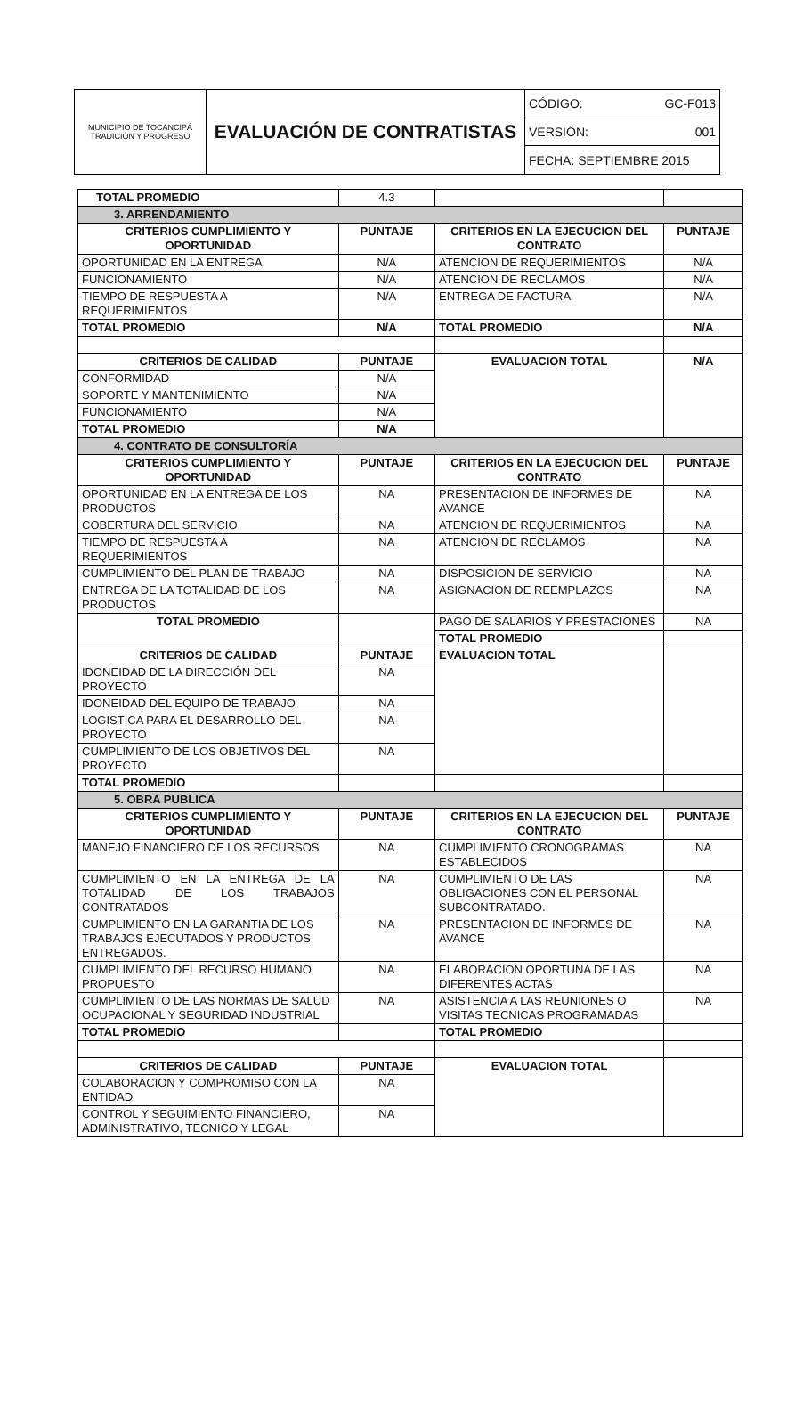| MUNICIPIO DE TOCANCIPÁ TRADICIÓN Y PROGRESO | EVALUACIÓN DE CONTRATISTAS | CÓDIGO: GC-F013 |
| | | VERSIÓN: 001 |
| | | FECHA: SEPTIEMBRE 2015 |
| TOTAL PROMEDIO | 4.3 | | |
| 3. ARRENDAMIENTO | | | |
| CRITERIOS CUMPLIMIENTO Y OPORTUNIDAD | PUNTAJE | CRITERIOS EN LA EJECUCION DEL CONTRATO | PUNTAJE |
| OPORTUNIDAD EN LA ENTREGA | N/A | ATENCION DE REQUERIMIENTOS | N/A |
| FUNCIONAMIENTO | N/A | ATENCION DE RECLAMOS | N/A |
| TIEMPO DE RESPUESTA A REQUERIMIENTOS | N/A | ENTREGA DE FACTURA | N/A |
| TOTAL PROMEDIO | N/A | TOTAL PROMEDIO | N/A |
| CRITERIOS DE CALIDAD | PUNTAJE | EVALUACION TOTAL | N/A |
| CONFORMIDAD | N/A | | |
| SOPORTE Y MANTENIMIENTO | N/A | | |
| FUNCIONAMIENTO | N/A | | |
| TOTAL PROMEDIO | N/A | | |
| 4. CONTRATO DE CONSULTORÍA | | | |
| CRITERIOS CUMPLIMIENTO Y OPORTUNIDAD | PUNTAJE | CRITERIOS EN LA EJECUCION DEL CONTRATO | PUNTAJE |
| OPORTUNIDAD EN LA ENTREGA DE LOS PRODUCTOS | NA | PRESENTACION DE INFORMES DE AVANCE | NA |
| COBERTURA DEL SERVICIO | NA | ATENCION DE REQUERIMIENTOS | NA |
| TIEMPO DE RESPUESTA A REQUERIMIENTOS | NA | ATENCION DE RECLAMOS | NA |
| CUMPLIMIENTO DEL PLAN DE TRABAJO | NA | DISPOSICION DE SERVICIO | NA |
| ENTREGA DE LA TOTALIDAD DE LOS PRODUCTOS | NA | ASIGNACION DE REEMPLAZOS | NA |
| TOTAL PROMEDIO | | PAGO DE SALARIOS Y PRESTACIONES | NA |
| | | TOTAL PROMEDIO | |
| CRITERIOS DE CALIDAD | PUNTAJE | EVALUACION TOTAL | |
| IDONEIDAD DE LA DIRECCIÓN DEL PROYECTO | NA | | |
| IDONEIDAD DEL EQUIPO DE TRABAJO | NA | | |
| LOGISTICA PARA EL DESARROLLO DEL PROYECTO | NA | | |
| CUMPLIMIENTO DE LOS OBJETIVOS DEL PROYECTO | NA | | |
| TOTAL PROMEDIO | | | |
| 5. OBRA PUBLICA | | | |
| CRITERIOS CUMPLIMIENTO Y OPORTUNIDAD | PUNTAJE | CRITERIOS EN LA EJECUCION DEL CONTRATO | PUNTAJE |
| MANEJO FINANCIERO DE LOS RECURSOS | NA | CUMPLIMIENTO CRONOGRAMAS ESTABLECIDOS | NA |
| CUMPLIMIENTO EN LA ENTREGA DE LA TOTALIDAD DE LOS TRABAJOS CONTRATADOS | NA | CUMPLIMIENTO DE LAS OBLIGACIONES CON EL PERSONAL SUBCONTRATADO. | NA |
| CUMPLIMIENTO EN LA GARANTIA DE LOS TRABAJOS EJECUTADOS Y PRODUCTOS ENTREGADOS. | NA | PRESENTACION DE INFORMES DE AVANCE | NA |
| CUMPLIMIENTO DEL RECURSO HUMANO PROPUESTO | NA | ELABORACION OPORTUNA DE LAS DIFERENTES ACTAS | NA |
| CUMPLIMIENTO DE LAS NORMAS DE SALUD OCUPACIONAL Y SEGURIDAD INDUSTRIAL | NA | ASISTENCIA A LAS REUNIONES O VISITAS TECNICAS PROGRAMADAS | NA |
| TOTAL PROMEDIO | | TOTAL PROMEDIO | |
| CRITERIOS DE CALIDAD | PUNTAJE | EVALUACION TOTAL | |
| COLABORACION Y COMPROMISO CON LA ENTIDAD | NA | | |
| CONTROL Y SEGUIMIENTO FINANCIERO, ADMINISTRATIVO, TECNICO Y LEGAL | NA | | |